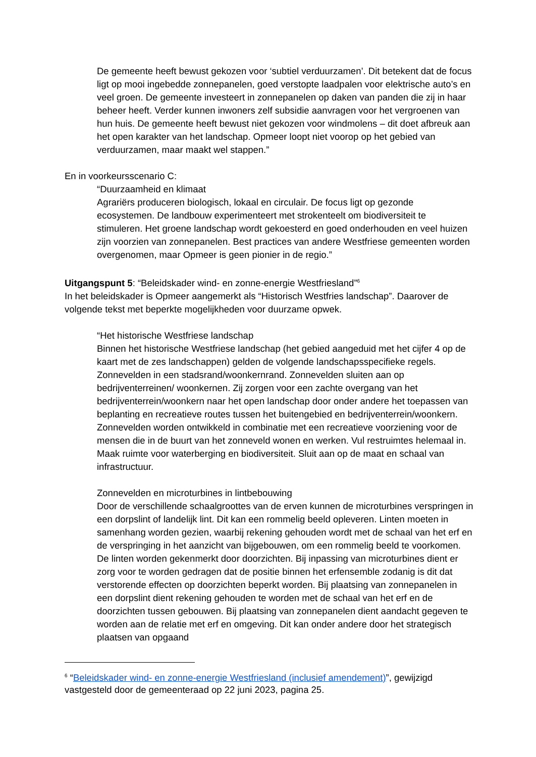De gemeente heeft bewust gekozen voor ‘subtiel verduurzamen’. Dit betekent dat de focus ligt op mooi ingebedde zonnepanelen, goed verstopte laadpalen voor elektrische auto’s en veel groen. De gemeente investeert in zonnepanelen op daken van panden die zij in haar beheer heeft. Verder kunnen inwoners zelf subsidie aanvragen voor het vergroenen van hun huis. De gemeente heeft bewust niet gekozen voor windmolens – dit doet afbreuk aan het open karakter van het landschap. Opmeer loopt niet voorop op het gebied van verduurzamen, maar maakt wel stappen.”
En in voorkeursscenario C:
“Duurzaamheid en klimaat
Agrariërs produceren biologisch, lokaal en circulair. De focus ligt op gezonde ecosystemen. De landbouw experimenteert met strokenteelt om biodiversiteit te stimuleren. Het groene landschap wordt gekoesterd en goed onderhouden en veel huizen zijn voorzien van zonnepanelen. Best practices van andere Westfriese gemeenten worden overgenomen, maar Opmeer is geen pionier in de regio.”
Uitgangspunt 5: “Beleidskader wind- en zonne-energie Westfriesland”<sup>6</sup>
In het beleidskader is Opmeer aangemerkt als “Historisch Westfries landschap”. Daarover de volgende tekst met beperkte mogelijkheden voor duurzame opwek.
“Het historische Westfriese landschap
Binnen het historische Westfriese landschap (het gebied aangeduid met het cijfer 4 op de kaart met de zes landschappen) gelden de volgende landschapsspecifieke regels. Zonnevelden in een stadsrand/woonkernrand. Zonnevelden sluiten aan op bedrijventerreinen/ woonkernen. Zij zorgen voor een zachte overgang van het bedrijventerrein/woonkern naar het open landschap door onder andere het toepassen van beplanting en recreatieve routes tussen het buitengebied en bedrijventerrein/woonkern. Zonnevelden worden ontwikkeld in combinatie met een recreatieve voorziening voor de mensen die in de buurt van het zonneveld wonen en werken. Vul restruimtes helemaal in. Maak ruimte voor waterberging en biodiversiteit. Sluit aan op de maat en schaal van infrastructuur.
Zonnevelden en microturbines in lintbebouwing
Door de verschillende schaalgroottes van de erven kunnen de microturbines verspringen in een dorpslint of landelijk lint. Dit kan een rommelig beeld opleveren. Linten moeten in samenhang worden gezien, waarbij rekening gehouden wordt met de schaal van het erf en de verspringing in het aanzicht van bijgebouwen, om een rommelig beeld te voorkomen. De linten worden gekenmerkt door doorzichten. Bij inpassing van microturbines dient er zorg voor te worden gedragen dat de positie binnen het erfensemble zodanig is dit dat verstorende effecten op doorzichten beperkt worden. Bij plaatsing van zonnepanelen in een dorpslint dient rekening gehouden te worden met de schaal van het erf en de doorzichten tussen gebouwen. Bij plaatsing van zonnepanelen dient aandacht gegeven te worden aan de relatie met erf en omgeving. Dit kan onder andere door het strategisch plaatsen van opgaand
<sup>6</sup> “Beleidskader wind- en zonne-energie Westfriesland (inclusief amendement)”, gewijzigd vastgesteld door de gemeenteraad op 22 juni 2023, pagina 25.